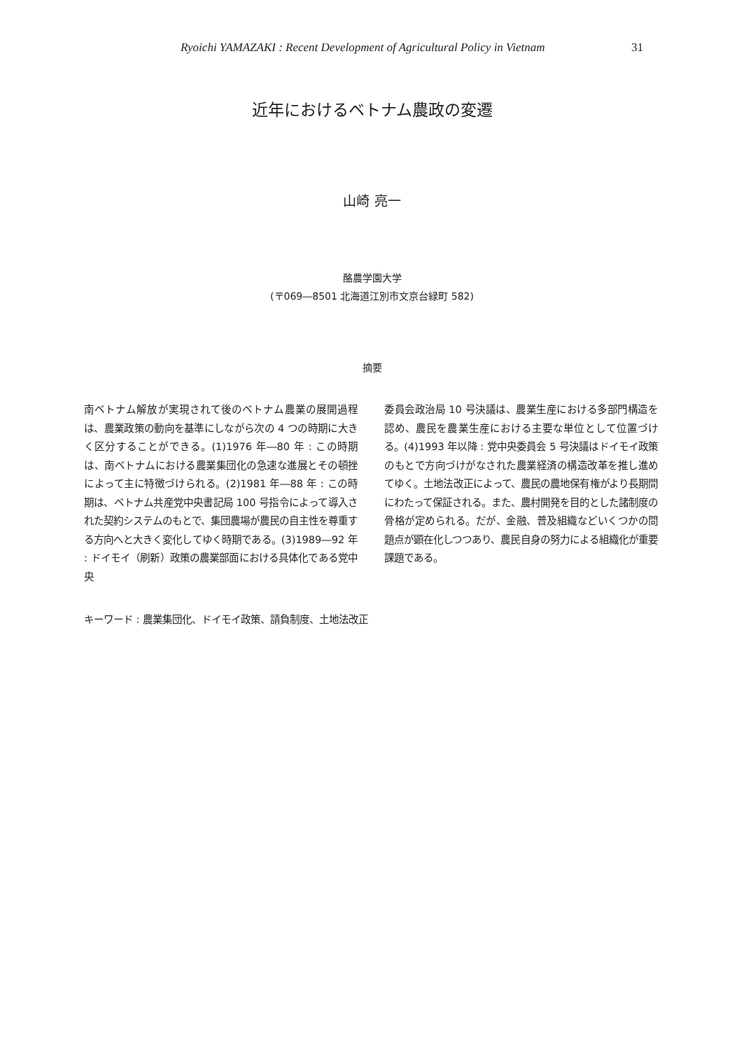Ryoichi YAMAZAKI : Recent Development of Agricultural Policy in Vietnam
31
近年におけるベトナム農政の変遷
山崎 亮一
酪農学園大学
(〒069―8501 北海道江別市文京台緑町 582)
摘要
南ベトナム解放が実現されて後のベトナム農業の展開過程は、農業政策の動向を基準にしながら次の 4 つの時期に大きく区分することができる。(1)1976 年―80 年 : この時期は、南ベトナムにおける農業集団化の急速な進展とその頓挫によって主に特徴づけられる。(2)1981 年―88 年 : この時期は、ベトナム共産党中央書記局 100 号指令によって導入された契約システムのもとで、集団農場が農民の自主性を尊重する方向へと大きく変化してゆく時期である。(3)1989―92 年 : ドイモイ（刷新）政策の農業部面における具体化である党中央
委員会政治局 10 号決議は、農業生産における多部門構造を認め、農民を農業生産における主要な単位として位置づける。(4)1993 年以降 : 党中央委員会 5 号決議はドイモイ政策のもとで方向づけがなされた農業経済の構造改革を推し進めてゆく。土地法改正によって、農民の農地保有権がより長期間にわたって保証される。また、農村開発を目的とした諸制度の骨格が定められる。だが、金融、普及組織などいくつかの問題点が顕在化しつつあり、農民自身の努力による組織化が重要課題である。
キーワード : 農業集団化、ドイモイ政策、請負制度、土地法改正